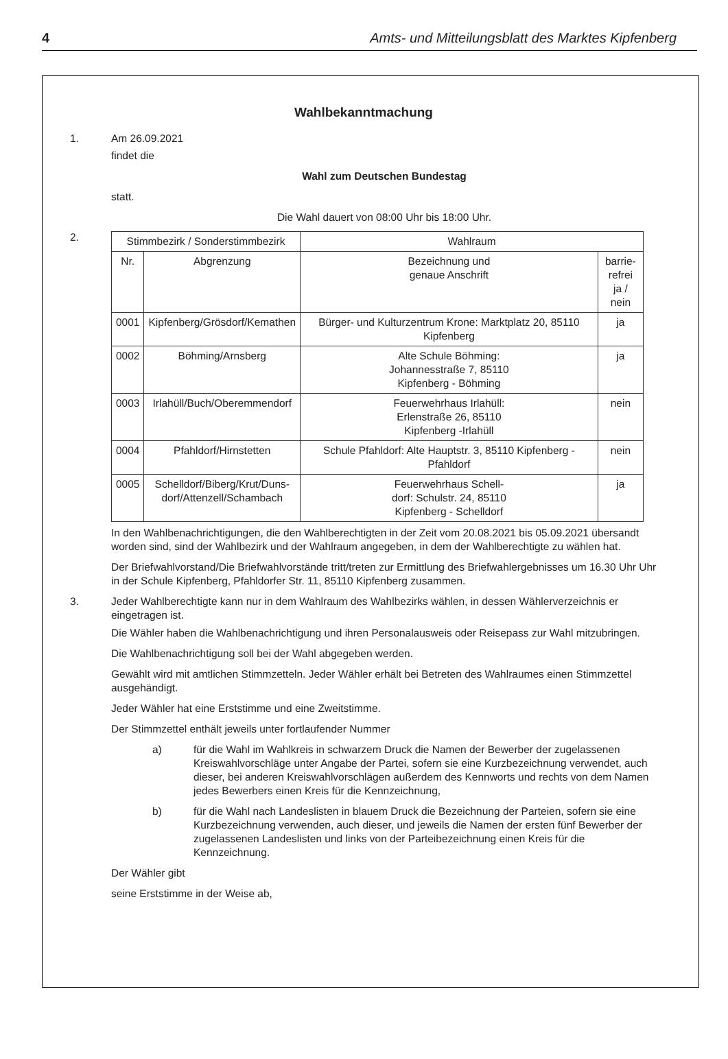4 Amts- und Mitteilungsblatt des Marktes Kipfenberg
Wahlbekanntmachung
1. Am 26.09.2021
findet die
Wahl zum Deutschen Bundestag
statt.
Die Wahl dauert von 08:00 Uhr bis 18:00 Uhr.
2.
| Stimmbezirk / Sonderstimmbezirk | | Wahlraum | |
| --- | --- | --- | --- |
| Nr. | Abgrenzung | Bezeichnung und genaue Anschrift | barrie- refrei ja / nein |
| 0001 | Kipfenberg/Grösdorf/Kemathen | Bürger- und Kulturzentrum Krone: Marktplatz 20, 85110 Kipfenberg | ja |
| 0002 | Böhming/Arnsberg | Alte Schule Böhming: Johannesstraße 7, 85110 Kipfenberg - Böhming | ja |
| 0003 | Irlahüll/Buch/Oberemmendorf | Feuerwehrhaus Irlahüll: Erlenstraße 26, 85110 Kipfenberg -Irlahüll | nein |
| 0004 | Pfahldorf/Hirnstetten | Schule Pfahldorf: Alte Hauptstr. 3, 85110 Kipfenberg - Pfahldorf | nein |
| 0005 | Schelldorf/Biberg/Krut/Duns- dorf/Attenzell/Schambach | Feuerwehrhaus Schell- dorf: Schulstr. 24, 85110 Kipfenberg - Schelldorf | ja |
In den Wahlbenachrichtigungen, die den Wahlberechtigten in der Zeit vom 20.08.2021 bis 05.09.2021 übersandt worden sind, sind der Wahlbezirk und der Wahlraum angegeben, in dem der Wahlberechtigte zu wählen hat.
Der Briefwahlvorstand/Die Briefwahlvorstände tritt/treten zur Ermittlung des Briefwahlergebnisses um 16.30 Uhr Uhr in der Schule Kipfenberg, Pfahldorfer Str. 11, 85110 Kipfenberg zusammen.
3. Jeder Wahlberechtigte kann nur in dem Wahlraum des Wahlbezirks wählen, in dessen Wählerverzeichnis er eingetragen ist.
Die Wähler haben die Wahlbenachrichtigung und ihren Personalausweis oder Reisepass zur Wahl mitzubringen.
Die Wahlbenachrichtigung soll bei der Wahl abgegeben werden.
Gewählt wird mit amtlichen Stimmzetteln. Jeder Wähler erhält bei Betreten des Wahlraumes einen Stimmzettel ausgehändigt.
Jeder Wähler hat eine Erststimme und eine Zweitstimme.
Der Stimmzettel enthält jeweils unter fortlaufender Nummer
a) für die Wahl im Wahlkreis in schwarzem Druck die Namen der Bewerber der zugelassenen Kreiswahlvorschläge unter Angabe der Partei, sofern sie eine Kurzbezeichnung verwendet, auch dieser, bei anderen Kreiswahlvorschlägen außerdem des Kennworts und rechts von dem Namen jedes Bewerbers einen Kreis für die Kennzeichnung,
b) für die Wahl nach Landeslisten in blauem Druck die Bezeichnung der Parteien, sofern sie eine Kurzbezeichnung verwenden, auch dieser, und jeweils die Namen der ersten fünf Bewerber der zugelassenen Landeslisten und links von der Parteibezeichnung einen Kreis für die Kennzeichnung.
Der Wähler gibt
seine Erststimme in der Weise ab,